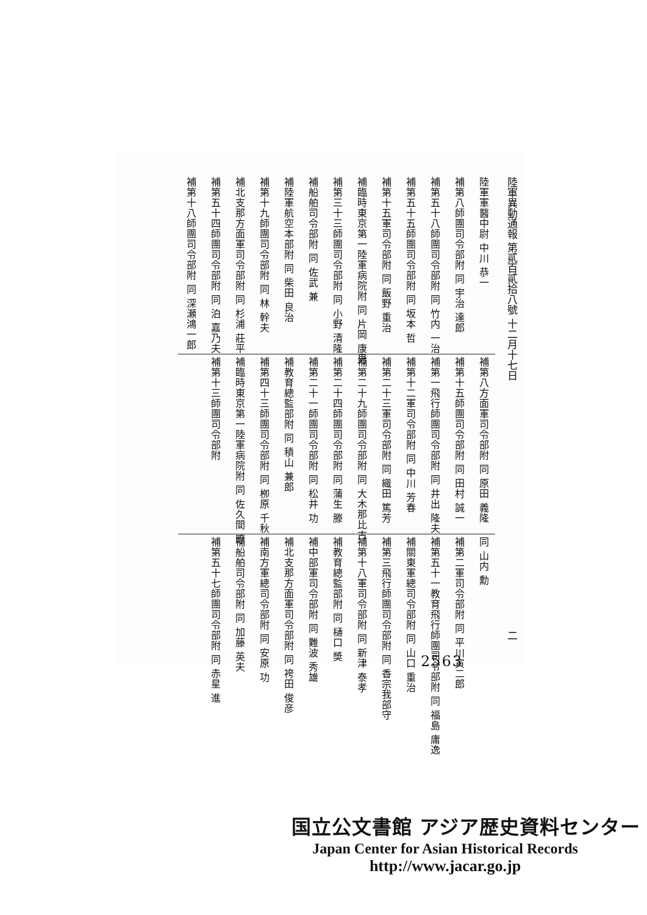陸軍異動通報 第貳百貳拾八號 十二月十七日 二
陸軍軍醫中尉 中川 恭一
補第八師團司令部附 同 宇治 達郎
補第五十八師團司令部附 同 竹内 一治
補第五十五師團司令部附 同 坂本 哲
補第十五軍司令部附 同 飯野 重治
補臨時東京第一陸軍病院附 同 片岡 康男
補第三十三師團司令部附 同 小野 清隆
補船舶司令部附 同 佐武 兼
補陸軍航空本部附 同 柴田 良治
補第十九師團司令部附 同 林 幹夫
補北支那方面軍司令部附 同 杉浦 莊平
補第五十四師團司令部附 同 泊 嘉乃夫
補第十八師團司令部附 同 深瀬鴻一郎
補第八方面軍司令部附 同 原田 義隆
補第十五師團司令部附 同 田村 誠一
補第一飛行師團司令部附 同 井出 隆夫
補第十二軍司令部附 同 中川 芳春
補第二十三軍司令部附 同 織田 篤芳
補第二十九師團司令部附 同 大木那比古
補第二十四師團司令部附 同 蒲生 滕
補第二十一師團司令部附 同 松井 功
補教育總監部附 同 積山 兼郎
補第四十三師團司令部附 同 栁原 千秋
補臨時東京第一陸軍病院附 同 佐久間 暸
補第十三師團司令部附
同 山内 勳
補第二軍司令部附 同 平川寅二郎
補第五十一教育飛行師團司令部附 同 福島 庸逸
補關東軍總司令部附 同 山口 重治
補第三飛行師團司令部附 同 香宗我部守
補第十八軍司令部附 同 新津 泰孝
補教育總監部附 同 樋口 奬
補中部軍司令部附 同 難波 秀雄
補北支那方面軍司令部附 同 袴田 俊彦
補南方軍總司令部附 同 安原 功
補船舶司令部附 同 加藤 英夫
補第五十七師團司令部附 同 赤星 進
2563
国立公文書館 アジア歴史資料センター
Japan Center for Asian Historical Records
http://www.jacar.go.jp